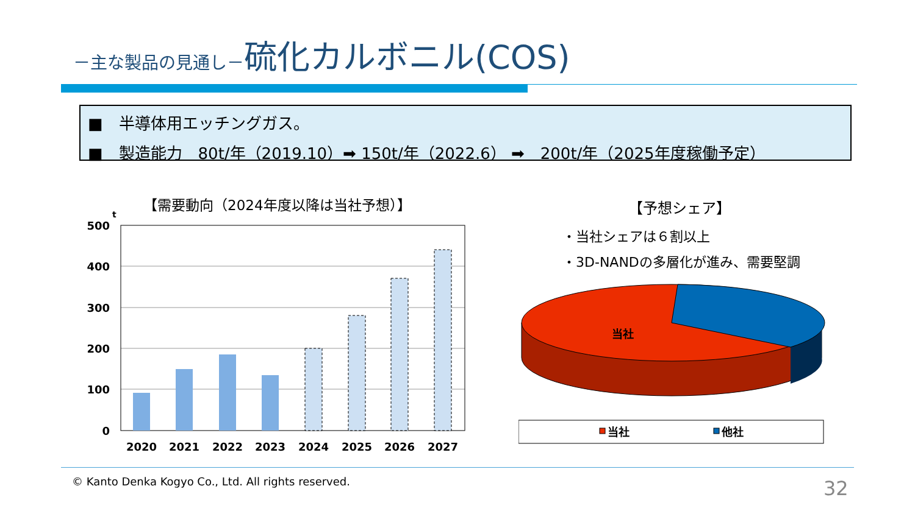－主な製品の見通し－硫化カルボニル(COS)
■　半導体用エッチングガス。
■　製造能力　80t/年（2019.10）➡ 150t/年（2022.6） ➡　200t/年（2025年度稼働予定）
【需要動向（2024年度以降は当社予想）】
t
500
400
300
200
100
0
2020
2021
2022
2023
2024
2025
2026
2027
【予想シェア】
・当社シェアは６割以上
・3D-NANDの多層化が進み、需要堅調
当社
当社
他社
© Kanto Denka Kogyo Co., Ltd. All rights reserved.
32